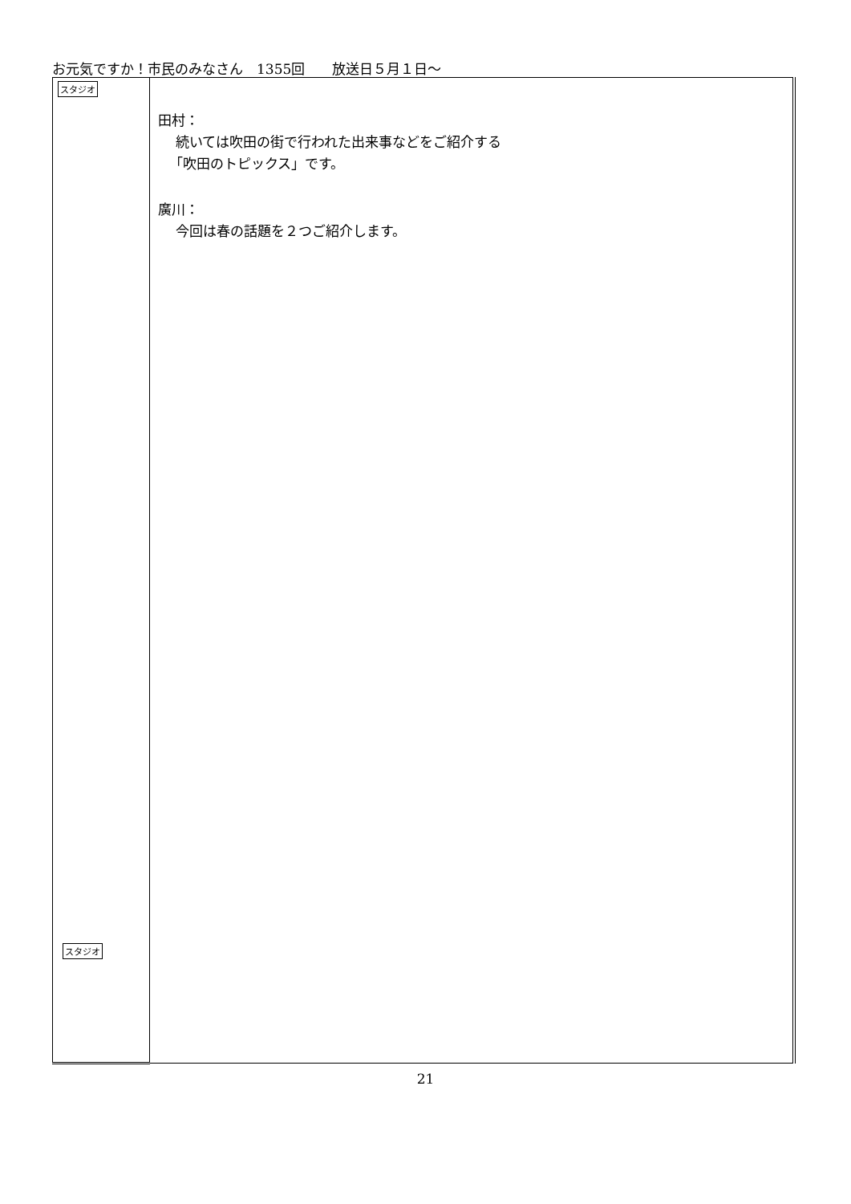お元気ですか！市民のみなさん　1355回　　放送日５月１日～
| スタジオ スタジオ | 田村： 続いては吹田の街で行われた出来事などをご紹介する 「吹田のトピックス」です。 廣川： 今回は春の話題を２つご紹介します。 |
21